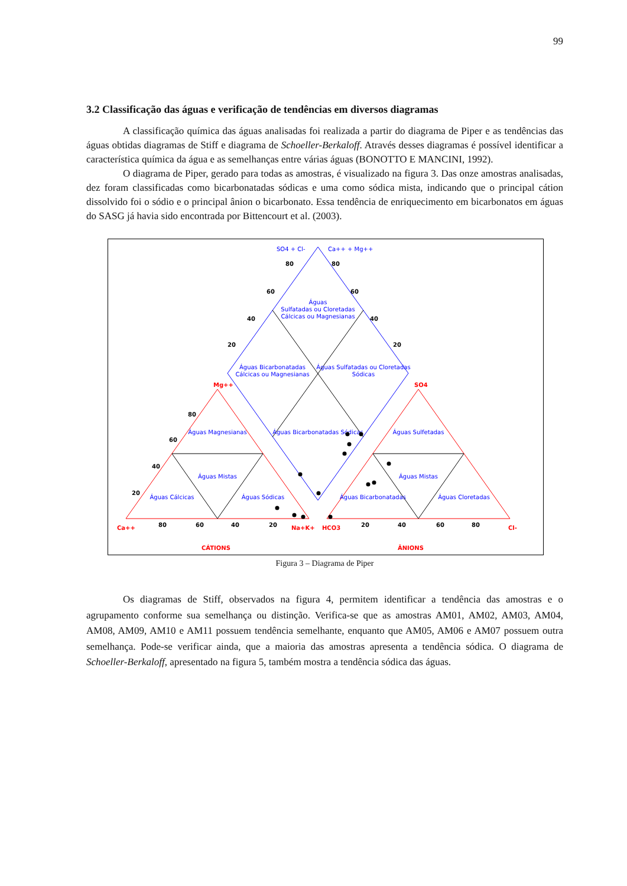99
3.2 Classificação das águas e verificação de tendências em diversos diagramas
A classificação química das águas analisadas foi realizada a partir do diagrama de Piper e as tendências das águas obtidas diagramas de Stiff e diagrama de Schoeller-Berkaloff. Através desses diagramas é possível identificar a característica química da água e as semelhanças entre várias águas (BONOTTO E MANCINI, 1992).
O diagrama de Piper, gerado para todas as amostras, é visualizado na figura 3. Das onze amostras analisadas, dez foram classificadas como bicarbonatadas sódicas e uma como sódica mista, indicando que o principal cátion dissolvido foi o sódio e o principal ânion o bicarbonato. Essa tendência de enriquecimento em bicarbonatos em águas do SASG já havia sido encontrada por Bittencourt et al. (2003).
SO4 + Cl-
Ca++ + Mg++
Águas
Sulfatadas ou Cloretadas
Cálcicas ou Magnesianas
Águas Bicarbonatadas
Cálcicas ou Magnesianas
Águas Sulfatadas ou Cloretadas
Sódicas
Águas Bicarbonatadas Sódicas
Águas Magnesianas
Águas Mistas
Águas Cálcicas
Águas Sódicas
Águas Sulfetadas
Águas Mistas
Águas Bicarbonatadas
Águas Cloretadas
80
80
60
60
40
40
20
20
80
60
40
20
80
60
40
20
20
40
60
80
Ca++
Mg++
Na+K+
HCO3
SO4
Cl-
CÁTIONS
ÂNIONS
Figura 3 – Diagrama de Piper
Os diagramas de Stiff, observados na figura 4, permitem identificar a tendência das amostras e o agrupamento conforme sua semelhança ou distinção. Verifica-se que as amostras AM01, AM02, AM03, AM04, AM08, AM09, AM10 e AM11 possuem tendência semelhante, enquanto que AM05, AM06 e AM07 possuem outra semelhança. Pode-se verificar ainda, que a maioria das amostras apresenta a tendência sódica. O diagrama de Schoeller-Berkaloff, apresentado na figura 5, também mostra a tendência sódica das águas.